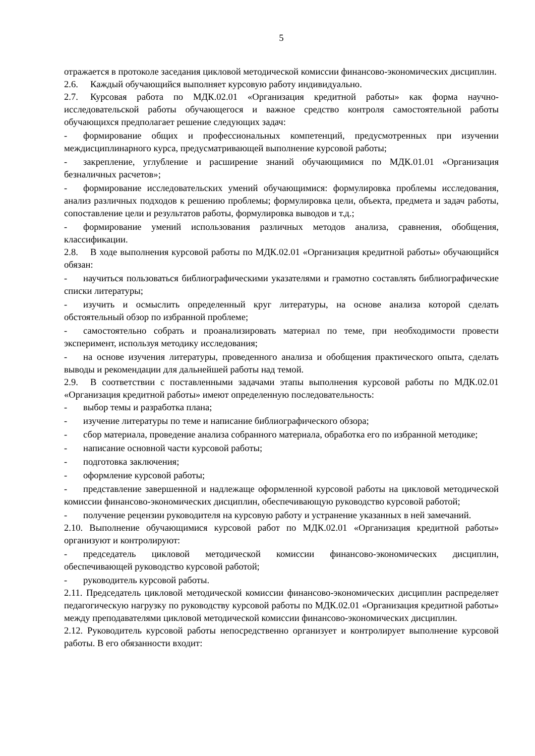5
отражается в протоколе заседания цикловой методической комиссии финансово-экономических дисциплин.
2.6. Каждый обучающийся выполняет курсовую работу индивидуально.
2.7. Курсовая работа по МДК.02.01 «Организация кредитной работы» как форма научно-исследовательской работы обучающегося и важное средство контроля самостоятельной работы обучающихся предполагает решение следующих задач:
- формирование общих и профессиональных компетенций, предусмотренных при изучении междисциплинарного курса, предусматривающей выполнение курсовой работы;
- закрепление, углубление и расширение знаний обучающимися по МДК.01.01 «Организация безналичных расчетов»;
- формирование исследовательских умений обучающимися: формулировка проблемы исследования, анализ различных подходов к решению проблемы; формулировка цели, объекта, предмета и задач работы, сопоставление цели и результатов работы, формулировка выводов и т.д.;
- формирование умений использования различных методов анализа, сравнения, обобщения, классификации.
2.8. В ходе выполнения курсовой работы по МДК.02.01 «Организация кредитной работы» обучающийся обязан:
- научиться пользоваться библиографическими указателями и грамотно составлять библиографические списки литературы;
- изучить и осмыслить определенный круг литературы, на основе анализа которой сделать обстоятельный обзор по избранной проблеме;
- самостоятельно собрать и проанализировать материал по теме, при необходимости провести эксперимент, используя методику исследования;
- на основе изучения литературы, проведенного анализа и обобщения практического опыта, сделать выводы и рекомендации для дальнейшей работы над темой.
2.9. В соответствии с поставленными задачами этапы выполнения курсовой работы по МДК.02.01 «Организация кредитной работы» имеют определенную последовательность:
- выбор темы и разработка плана;
- изучение литературы по теме и написание библиографического обзора;
- сбор материала, проведение анализа собранного материала, обработка его по избранной методике;
- написание основной части курсовой работы;
- подготовка заключения;
- оформление курсовой работы;
- представление завершенной и надлежаще оформленной курсовой работы на цикловой методической комиссии финансово-экономических дисциплин, обеспечивающую руководство курсовой работой;
- получение рецензии руководителя на курсовую работу и устранение указанных в ней замечаний.
2.10. Выполнение обучающимися курсовой работ по МДК.02.01 «Организация кредитной работы» организуют и контролируют:
- председатель цикловой методической комиссии финансово-экономических дисциплин, обеспечивающей руководство курсовой работой;
- руководитель курсовой работы.
2.11. Председатель цикловой методической комиссии финансово-экономических дисциплин распределяет педагогическую нагрузку по руководству курсовой работы по МДК.02.01 «Организация кредитной работы» между преподавателями цикловой методической комиссии финансово-экономических дисциплин.
2.12. Руководитель курсовой работы непосредственно организует и контролирует выполнение курсовой работы. В его обязанности входит: